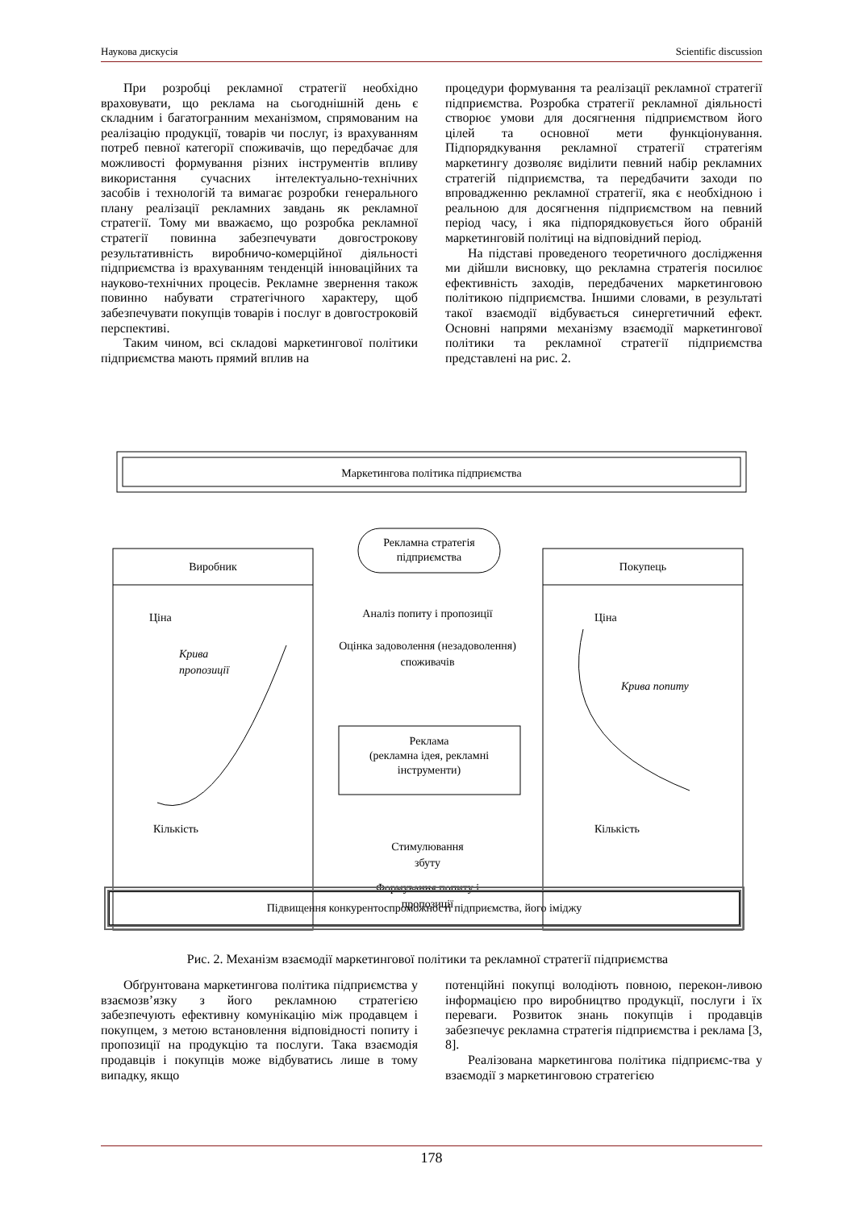Наукова дискусія Scientific discussion
При розробці рекламної стратегії необхідно враховувати, що реклама на сьогоднішній день є складним і багатогранним механізмом, спрямованим на реалізацію продукції, товарів чи послуг, із врахуванням потреб певної категорії споживачів, що передбачає для можливості формування різних інструментів впливу використання сучасних інтелектуально-технічних засобів і технологій та вимагає розробки генерального плану реалізації рекламних завдань як рекламної стратегії. Тому ми вважаємо, що розробка рекламної стратегії повинна забезпечувати довгострокову результативність виробничо-комерційної діяльності підприємства із врахуванням тенденцій інноваційних та науково-технічних процесів. Рекламне звернення також повинно набувати стратегічного характеру, щоб забезпечувати покупців товарів і послуг в довгостроковій перспективі.
Таким чином, всі складові маркетингової політики підприємства мають прямий вплив на
процедури формування та реалізації рекламної стратегії підприємства. Розробка стратегії рекламної діяльності створює умови для досягнення підприємством його цілей та основної мети функціонування. Підпорядкування рекламної стратегії стратегіям маркетингу дозволяє виділити певний набір рекламних стратегій підприємства, та передбачити заходи по впровадженню рекламної стратегії, яка є необхідною і реальною для досягнення підприємством на певний період часу, і яка підпорядковується його обраній маркетинговій політиці на відповідний період.
На підставі проведеного теоретичного дослідження ми дійшли висновку, що рекламна стратегія посилює ефективність заходів, передбачених маркетинговою політикою підприємства. Іншими словами, в результаті такої взаємодії відбувається синергетичний ефект. Основні напрями механізму взаємодії маркетингової політики та рекламної стратегії підприємства представлені на рис. 2.
Маркетингова політика підприємства
Виробник
Покупець
Рекламна стратегія
підприємства
Ціна
Крива
пропозиції
Кількість
Ціна
Крива попиту
Кількість
Аналіз попиту і пропозиції
Оцінка задоволення (незадоволення)
споживачів
Реклама
(рекламна ідея, рекламні
інструменти)
Формування попиту і
пропозиції
Стимулювання
збуту
Підвищення конкурентоспроможності підприємства, його іміджу
Рис. 2. Механізм взаємодії маркетингової політики та рекламної стратегії підприємства
Обґрунтована маркетингова політика підприємства у взаємозв’язку з його рекламною стратегією забезпечують ефективну комунікацію між продавцем і покупцем, з метою встановлення відповідності попиту і пропозиції на продукцію та послуги. Така взаємодія продавців і покупців може відбуватись лише в тому випадку, якщо
потенційні покупці володіють повною, перекон-ливою інформацією про виробництво продукції, послуги і їх переваги. Розвиток знань покупців і продавців забезпечує рекламна стратегія підприємства і реклама [3, 8].
Реалізована маркетингова політика підприємс-тва у взаємодії з маркетинговою стратегією
178